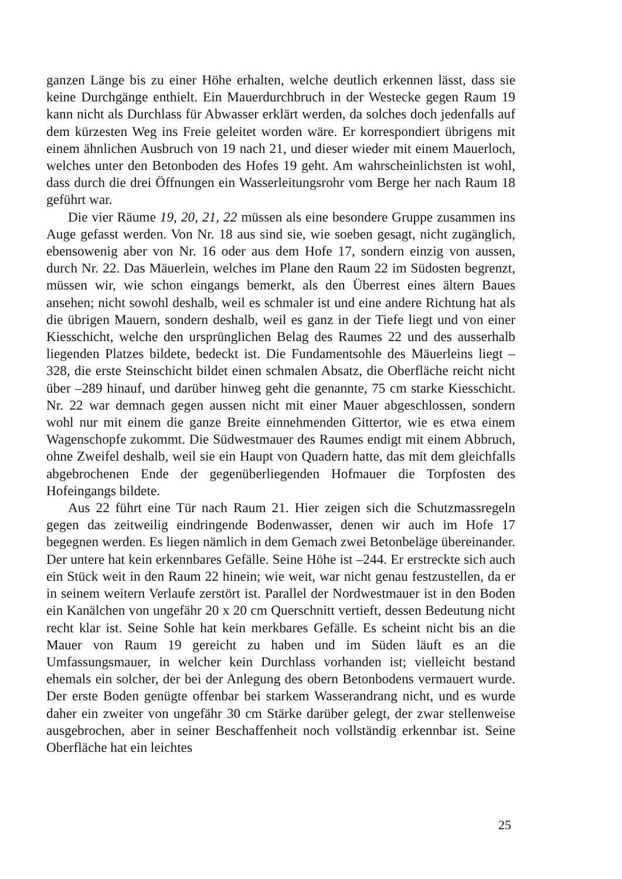ganzen Länge bis zu einer Höhe erhalten, welche deutlich erkennen lässt, dass sie keine Durchgänge enthielt. Ein Mauerdurchbruch in der Westecke gegen Raum 19 kann nicht als Durchlass für Abwasser erklärt werden, da solches doch jedenfalls auf dem kürzesten Weg ins Freie geleitet worden wäre. Er korrespondiert übrigens mit einem ähnlichen Ausbruch von 19 nach 21, und dieser wieder mit einem Mauerloch, welches unter den Betonboden des Hofes 19 geht. Am wahrscheinlichsten ist wohl, dass durch die drei Öffnungen ein Wasserleitungsrohr vom Berge her nach Raum 18 geführt war.
Die vier Räume 19, 20, 21, 22 müssen als eine besondere Gruppe zusammen ins Auge gefasst werden. Von Nr. 18 aus sind sie, wie soeben gesagt, nicht zugänglich, ebensowenig aber von Nr. 16 oder aus dem Hofe 17, sondern einzig von aussen, durch Nr. 22. Das Mäuerlein, welches im Plane den Raum 22 im Südosten begrenzt, müssen wir, wie schon eingangs bemerkt, als den Überrest eines ältern Baues ansehen; nicht sowohl deshalb, weil es schmaler ist und eine andere Richtung hat als die übrigen Mauern, sondern deshalb, weil es ganz in der Tiefe liegt und von einer Kiesschicht, welche den ursprünglichen Belag des Raumes 22 und des ausserhalb liegenden Platzes bildete, bedeckt ist. Die Fundamentsohle des Mäuerleins liegt –328, die erste Steinschicht bildet einen schmalen Absatz, die Oberfläche reicht nicht über –289 hinauf, und darüber hinweg geht die genannte, 75 cm starke Kiesschicht. Nr. 22 war demnach gegen aussen nicht mit einer Mauer abgeschlossen, sondern wohl nur mit einem die ganze Breite einnehmenden Gittertor, wie es etwa einem Wagenschopfe zukommt. Die Südwestmauer des Raumes endigt mit einem Abbruch, ohne Zweifel deshalb, weil sie ein Haupt von Quadern hatte, das mit dem gleichfalls abgebrochenen Ende der gegenüberliegenden Hofmauer die Torpfosten des Hofeingangs bildete.
Aus 22 führt eine Tür nach Raum 21. Hier zeigen sich die Schutzmassregeln gegen das zeitweilig eindringende Bodenwasser, denen wir auch im Hofe 17 begegnen werden. Es liegen nämlich in dem Gemach zwei Betonbeläge übereinander. Der untere hat kein erkennbares Gefälle. Seine Höhe ist –244. Er erstreckte sich auch ein Stück weit in den Raum 22 hinein; wie weit, war nicht genau festzustellen, da er in seinem weitern Verlaufe zerstört ist. Parallel der Nordwestmauer ist in den Boden ein Kanälchen von ungefähr 20 x 20 cm Querschnitt vertieft, dessen Bedeutung nicht recht klar ist. Seine Sohle hat kein merkbares Gefälle. Es scheint nicht bis an die Mauer von Raum 19 gereicht zu haben und im Süden läuft es an die Umfassungsmauer, in welcher kein Durchlass vorhanden ist; vielleicht bestand ehemals ein solcher, der bei der Anlegung des obern Betonbodens vermauert wurde. Der erste Boden genügte offenbar bei starkem Wasserandrang nicht, und es wurde daher ein zweiter von ungefähr 30 cm Stärke darüber gelegt, der zwar stellenweise ausgebrochen, aber in seiner Beschaffenheit noch vollständig erkennbar ist. Seine Oberfläche hat ein leichtes
25